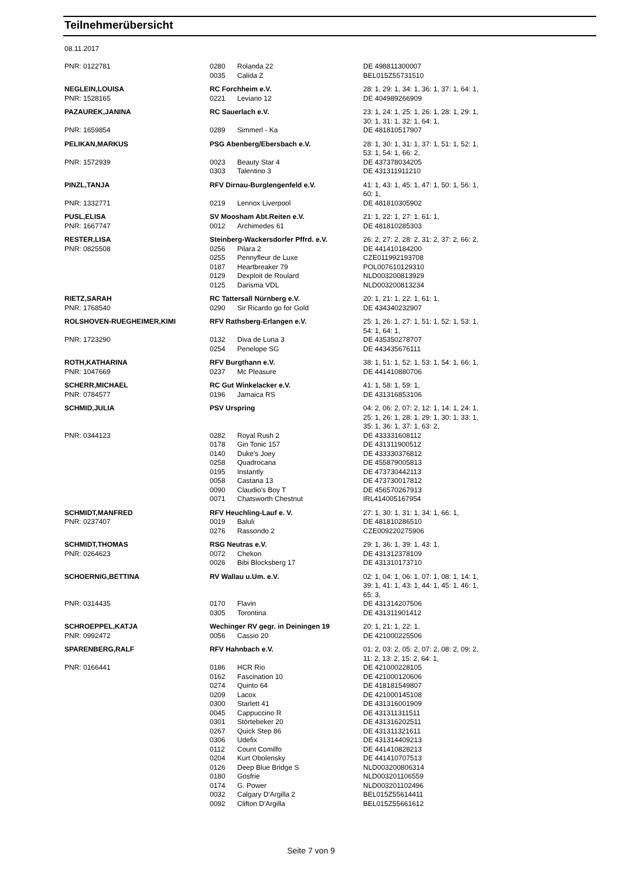Teilnehmerübersicht
08.11.2017
| PNR: 0122781 | 0280 | Rolanda 22 | DE 498811300007 |
| | 0035 | Calida Z | BEL015Z55731510 |
| NEGLEIN,LOUISA | RC Forchheim e.V. | | 28: 1, 29: 1, 34: 1, 36: 1, 37: 1, 64: 1, |
| PNR: 1528165 | 0221 | Leviano 12 | DE 404989266909 |
| PAZAUREK,JANINA | RC Sauerlach e.V. | | 23: 1, 24: 1, 25: 1, 26: 1, 28: 1, 29: 1, 30: 1, 31: 1, 32: 1, 64: 1, |
| PNR: 1659854 | 0289 | Simmerl - Ka | DE 481810517907 |
| PELIKAN,MARKUS | PSG Abenberg/Ebersbach e.V. | | 28: 1, 30: 1, 31: 1, 37: 1, 51: 1, 52: 1, 53: 1, 54: 1, 66: 2, |
| PNR: 1572939 | 0023 | Beauty Star 4 | DE 437378034205 |
| | 0303 | Talentino 3 | DE 431311911210 |
| PINZL,TANJA | RFV Dirnau-Burglengenfeld e.V. | | 41: 1, 43: 1, 45: 1, 47: 1, 50: 1, 56: 1, 60: 1, |
| PNR: 1332771 | 0219 | Lennox Liverpool | DE 481810305902 |
| PUSL,ELISA | SV Moosham Abt.Reiten e.V. | | 21: 1, 22: 1, 27: 1, 61: 1, |
| PNR: 1667747 | 0012 | Archimedes 61 | DE 481810285303 |
| RESTER,LISA | Steinberg-Wackersdorfer Pffrd. e.V. | | 26: 2, 27: 2, 28: 2, 31: 2, 37: 2, 66: 2, |
| PNR: 0825508 | 0256 | Pilara 2 | DE 441410184200 |
| | 0255 | Pennyfleur de Luxe | CZE011992193708 |
| | 0187 | Heartbreaker 79 | POL007610129310 |
| | 0129 | Dexploit de Roulard | NLD003200813929 |
| | 0125 | Darisma VDL | NLD003200813234 |
| RIETZ,SARAH | RC Tattersall Nürnberg e.V. | | 20: 1, 21: 1, 22: 1, 61: 1, |
| PNR: 1768540 | 0290 | Sir Ricardo go for Gold | DE 434340232907 |
| ROLSHOVEN-RUEGHEIMER,KIMI | RFV Rathsberg-Erlangen e.V. | | 25: 1, 26: 1, 27: 1, 51: 1, 52: 1, 53: 1, 54: 1, 64: 1, |
| PNR: 1723290 | 0132 | Diva de Luna 3 | DE 435350278707 |
| | 0254 | Penelope SG | DE 443435676111 |
| ROTH,KATHARINA | RFV Burgthann e.V. | | 38: 1, 51: 1, 52: 1, 53: 1, 54: 1, 66: 1, |
| PNR: 1047669 | 0237 | Mc Pleasure | DE 441410880706 |
| SCHERR,MICHAEL | RC Gut Winkelacker e.V. | | 41: 1, 58: 1, 59: 1, |
| PNR: 0784577 | 0196 | Jamaica RS | DE 431316853106 |
| SCHMID,JULIA | PSV Urspring | | 04: 2, 06: 2, 07: 2, 12: 1, 14: 1, 24: 1, 25: 1, 26: 1, 28: 1, 29: 1, 30: 1, 33: 1, 35: 1, 36: 1, 37: 1, 63: 2, |
| PNR: 0344123 | 0282 | Royal Rush 2 | DE 433331608112 |
| | 0178 | Gin Tonic 157 | DE 431311900512 |
| | 0140 | Duke's Joey | DE 433330376812 |
| | 0258 | Quadrocana | DE 455879005813 |
| | 0195 | Instantly | DE 473730442113 |
| | 0058 | Castana 13 | DE 473730017812 |
| | 0090 | Claudio's Boy T | DE 456570267913 |
| | 0071 | Chatsworth Chestnut | IRL414005167954 |
| SCHMIDT,MANFRED | RFV Heuchling-Lauf e. V. | | 27: 1, 30: 1, 31: 1, 34: 1, 66: 1, |
| PNR: 0237407 | 0019 | Baluli | DE 481810286510 |
| | 0276 | Rassondo 2 | CZE009220275906 |
| SCHMIDT,THOMAS | RSG Neutras e.V. | | 29: 1, 36: 1, 39: 1, 43: 1, |
| PNR: 0264623 | 0072 | Chekon | DE 431312378109 |
| | 0026 | Bibi Blocksberg 17 | DE 431310173710 |
| SCHOERNIG,BETTINA | RV Wallau u.Um. e.V. | | 02: 1, 04: 1, 06: 1, 07: 1, 08: 1, 14: 1, 39: 1, 41: 1, 43: 1, 44: 1, 45: 1, 46: 1, 65: 3, |
| PNR: 0314435 | 0170 | Flavin | DE 431314207506 |
| | 0305 | Torontina | DE 431311901412 |
| SCHROEPPEL,KATJA | Wechinger RV gegr. in Deiningen 19 | | 20: 1, 21: 1, 22: 1, |
| PNR: 0992472 | 0056 | Cassio 20 | DE 421000225506 |
| SPARENBERG,RALF | RFV Hahnbach e.V. | | 01: 2, 03: 2, 05: 2, 07: 2, 08: 2, 09: 2, 11: 2, 13: 2, 15: 2, 64: 1, |
| PNR: 0166441 | 0186 | HCR Rio | DE 421000228105 |
| | 0162 | Fascination 10 | DE 421000120606 |
| | 0274 | Quinto 64 | DE 418181549807 |
| | 0209 | Lacox | DE 421000145108 |
| | 0300 | Starlett 41 | DE 431316001909 |
| | 0045 | Cappuccino R | DE 431311311511 |
| | 0301 | Störtebeker 20 | DE 431316202511 |
| | 0267 | Quick Step 86 | DE 431311321611 |
| | 0306 | Udefix | DE 431314409213 |
| | 0112 | Count Comilfo | DE 441410828213 |
| | 0204 | Kurt Obolensky | DE 441410707513 |
| | 0126 | Deep Blue Bridge S | NLD003200806314 |
| | 0180 | Gosfrie | NLD003201106559 |
| | 0174 | G. Power | NLD003201102496 |
| | 0032 | Calgary D'Argilla 2 | BEL015Z55614411 |
| | 0092 | Clifton D'Argilla | BEL015Z55661612 |
Seite 7 von 9